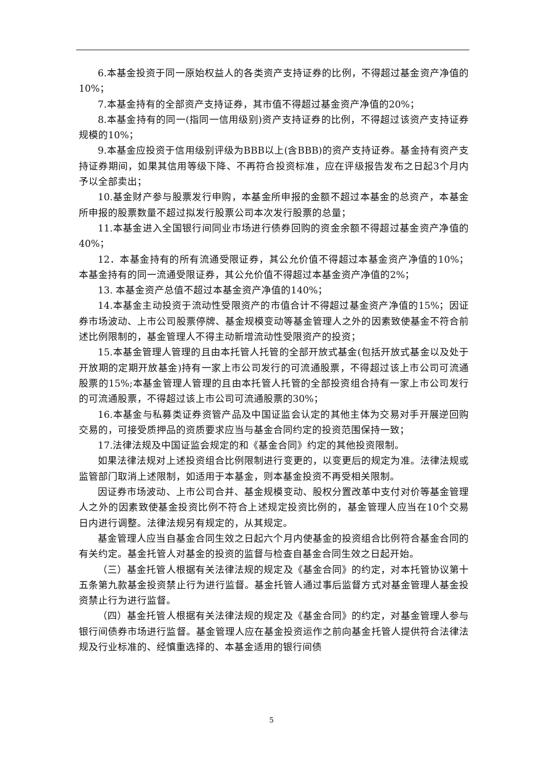6.本基金投资于同一原始权益人的各类资产支持证券的比例，不得超过基金资产净值的10%；
7.本基金持有的全部资产支持证券，其市值不得超过基金资产净值的20%；
8.本基金持有的同一(指同一信用级别)资产支持证券的比例，不得超过该资产支持证券规模的10%；
9.本基金应投资于信用级别评级为BBB以上(含BBB)的资产支持证券。基金持有资产支持证券期间，如果其信用等级下降、不再符合投资标准，应在评级报告发布之日起3个月内予以全部卖出；
10.基金财产参与股票发行申购，本基金所申报的金额不超过本基金的总资产，本基金所申报的股票数量不超过拟发行股票公司本次发行股票的总量；
11.本基金进入全国银行间同业市场进行债券回购的资金余额不得超过基金资产净值的40%；
12．本基金持有的所有流通受限证券，其公允价值不得超过本基金资产净值的10%；本基金持有的同一流通受限证券，其公允价值不得超过本基金资产净值的2%；
13. 本基金资产总值不超过本基金资产净值的140%；
14.本基金主动投资于流动性受限资产的市值合计不得超过基金资产净值的15%；因证券市场波动、上市公司股票停牌、基金规模变动等基金管理人之外的因素致使基金不符合前述比例限制的，基金管理人不得主动新增流动性受限资产的投资；
15.本基金管理人管理的且由本托管人托管的全部开放式基金(包括开放式基金以及处于开放期的定期开放基金)持有一家上市公司发行的可流通股票，不得超过该上市公司可流通股票的15%;本基金管理人管理的且由本托管人托管的全部投资组合持有一家上市公司发行的可流通股票，不得超过该上市公司可流通股票的30%；
16.本基金与私募类证券资管产品及中国证监会认定的其他主体为交易对手开展逆回购交易的，可接受质押品的资质要求应当与基金合同约定的投资范围保持一致；
17.法律法规及中国证监会规定的和《基金合同》约定的其他投资限制。
如果法律法规对上述投资组合比例限制进行变更的，以变更后的规定为准。法律法规或监管部门取消上述限制，如适用于本基金，则本基金投资不再受相关限制。
因证券市场波动、上市公司合并、基金规模变动、股权分置改革中支付对价等基金管理人之外的因素致使基金投资比例不符合上述规定投资比例的，基金管理人应当在10个交易日内进行调整。法律法规另有规定的，从其规定。
基金管理人应当自基金合同生效之日起六个月内使基金的投资组合比例符合基金合同的有关约定。基金托管人对基金的投资的监督与检查自基金合同生效之日起开始。
（三）基金托管人根据有关法律法规的规定及《基金合同》的约定，对本托管协议第十五条第九款基金投资禁止行为进行监督。基金托管人通过事后监督方式对基金管理人基金投资禁止行为进行监督。
（四）基金托管人根据有关法律法规的规定及《基金合同》的约定，对基金管理人参与银行间债券市场进行监督。基金管理人应在基金投资运作之前向基金托管人提供符合法律法规及行业标准的、经慎重选择的、本基金适用的银行间债
5